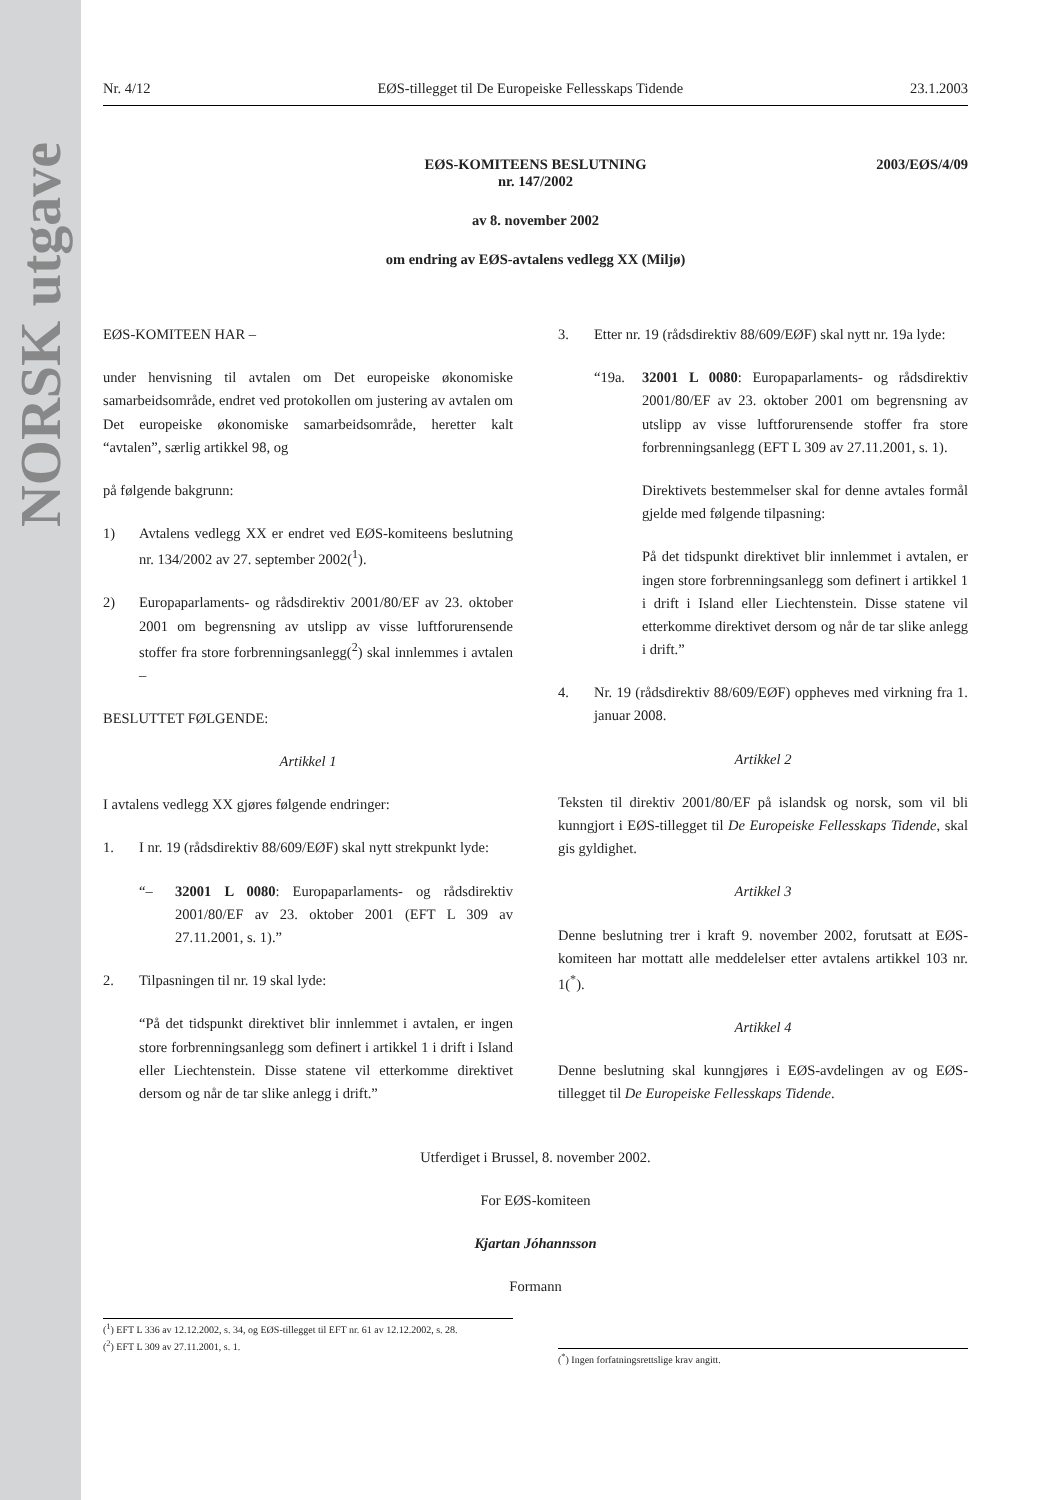NORSK utgave
Nr. 4/12 EØS-tillegget til De Europeiske Fellesskaps Tidende 23.1.2003
EØS-KOMITEENS BESLUTNING
nr. 147/2002
2003/EØS/4/09
av 8. november 2002
om endring av EØS-avtalens vedlegg XX (Miljø)
EØS-KOMITEEN HAR –
under henvisning til avtalen om Det europeiske økonomiske samarbeidsområde, endret ved protokollen om justering av avtalen om Det europeiske økonomiske samarbeidsområde, heretter kalt “avtalen”, særlig artikkel 98, og
på følgende bakgrunn:
1) Avtalens vedlegg XX er endret ved EØS-komiteens beslutning nr. 134/2002 av 27. september 2002(<sup>1</sup>).
2) Europaparlaments- og rådsdirektiv 2001/80/EF av 23. oktober 2001 om begrensning av utslipp av visse luftforurensende stoffer fra store forbrenningsanlegg(<sup>2</sup>) skal innlemmes i avtalen –
BESLUTTET FØLGENDE:
Artikkel 1
I avtalens vedlegg XX gjøres følgende endringer:
1. I nr. 19 (rådsdirektiv 88/609/EØF) skal nytt strekpunkt lyde:
“– 32001 L 0080: Europaparlaments- og rådsdirektiv 2001/80/EF av 23. oktober 2001 (EFT L 309 av 27.11.2001, s. 1).”
2. Tilpasningen til nr. 19 skal lyde:
“På det tidspunkt direktivet blir innlemmet i avtalen, er ingen store forbrenningsanlegg som definert i artikkel 1 i drift i Island eller Liechtenstein. Disse statene vil etterkomme direktivet dersom og når de tar slike anlegg i drift.”
3. Etter nr. 19 (rådsdirektiv 88/609/EØF) skal nytt nr. 19a lyde:
“19a. 32001 L 0080: Europaparlaments- og rådsdirektiv 2001/80/EF av 23. oktober 2001 om begrensning av utslipp av visse luftforurensende stoffer fra store forbrenningsanlegg (EFT L 309 av 27.11.2001, s. 1).
Direktivets bestemmelser skal for denne avtales formål gjelde med følgende tilpasning:
På det tidspunkt direktivet blir innlemmet i avtalen, er ingen store forbrenningsanlegg som definert i artikkel 1 i drift i Island eller Liechtenstein. Disse statene vil etterkomme direktivet dersom og når de tar slike anlegg i drift.”
4. Nr. 19 (rådsdirektiv 88/609/EØF) oppheves med virkning fra 1. januar 2008.
Artikkel 2
Teksten til direktiv 2001/80/EF på islandsk og norsk, som vil bli kunngjort i EØS-tillegget til De Europeiske Fellesskaps Tidende, skal gis gyldighet.
Artikkel 3
Denne beslutning trer i kraft 9. november 2002, forutsatt at EØS-komiteen har mottatt alle meddelelser etter avtalens artikkel 103 nr. 1(<sup>*</sup>).
Artikkel 4
Denne beslutning skal kunngjøres i EØS-avdelingen av og EØS-tillegget til De Europeiske Fellesskaps Tidende.
Utferdiget i Brussel, 8. november 2002.
For EØS-komiteen
Kjartan Jóhannsson
Formann
(<sup>1</sup>) EFT L 336 av 12.12.2002, s. 34, og EØS-tillegget til EFT nr. 61 av 12.12.2002, s. 28.
(<sup>2</sup>) EFT L 309 av 27.11.2001, s. 1.
(<sup>*</sup>) Ingen forfatningsrettslige krav angitt.